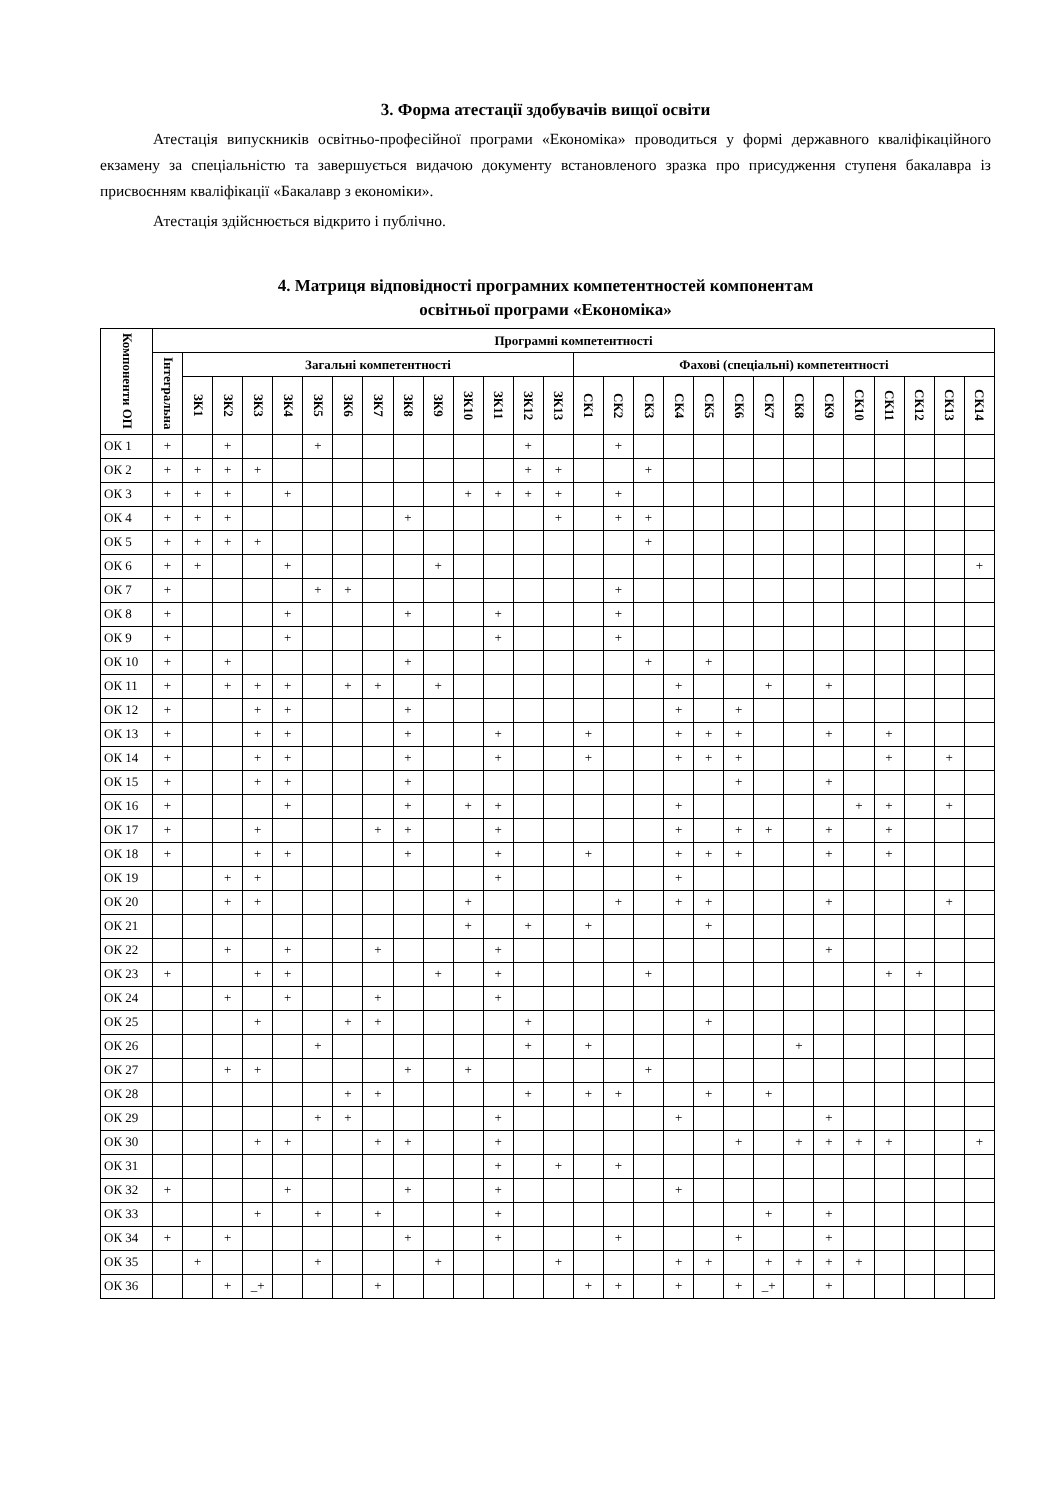3. Форма атестації здобувачів вищої освіти
Атестація випускників освітньо-професійної програми «Економіка» проводиться у формі державного кваліфікаційного екзамену за спеціальністю та завершується видачою документу встановленого зразка про присудження ступеня бакалавра із присвоєнням кваліфікації «Бакалавр з економіки».
Атестація здійснюється відкрито і публічно.
4. Матриця відповідності програмних компетентностей компонентам
освітньої програми «Економіка»
| Компоненти ОП | Програмні компетентності | | | | | | | | | | | | | | | | | | | | | | | | | | | |
| --- | --- | --- | --- | --- | --- | --- | --- | --- | --- | --- | --- | --- | --- | --- | --- | --- | --- | --- | --- | --- | --- | --- | --- | --- | --- | --- | --- | --- |
| | Інтегральна | Загальні компетентності | | | | | | | | | | | | | Фахові (спеціальні) компетентності | | | | | | | | | | | | | |
| | | ЗК1 | ЗК2 | ЗК3 | ЗК4 | ЗК5 | ЗК6 | ЗК7 | ЗК8 | ЗК9 | ЗК10 | ЗК11 | ЗК12 | ЗК13 | СК1 | СК2 | СК3 | СК4 | СК5 | СК6 | СК7 | СК8 | СК9 | СК10 | СК11 | СК12 | СК13 | СК14 |
| ОК 1 | + | | + | | | + | | | | | | | + | | | + | | | | | | | | | | | | |
| ОК 2 | + | + | + | + | | | | | | | | | + | + | | | + | | | | | | | | | | | |
| ОК 3 | + | + | + | | + | | | | | | + | + | + | + | | + | | | | | | | | | | | | |
| ОК 4 | + | + | + | | | | | | + | | | | | + | | + | + | | | | | | | | | | | |
| ОК 5 | + | + | + | + | | | | | | | | | | | | | + | | | | | | | | | | | |
| ОК 6 | + | + | | | + | | | | | + | | | | | | | | | | | | | | | | | | + |
| ОК 7 | + | | | | | + | + | | | | | | | | | + | | | | | | | | | | | | |
| ОК 8 | + | | | | + | | | | + | | | + | | | | + | | | | | | | | | | | | |
| ОК 9 | + | | | | + | | | | | | | + | | | | + | | | | | | | | | | | | |
| ОК 10 | + | | + | | | | | | + | | | | | | | | + | | + | | | | | | | | | |
| ОК 11 | + | | + | + | + | | + | + | | + | | | | | | | | + | | | + | | + | | | | | |
| ОК 12 | + | | | + | + | | | | + | | | | | | | | | + | | + | | | | | | | | |
| ОК 13 | + | | | + | + | | | | + | | | + | | | + | | | + | + | + | | | + | | + | | | |
| ОК 14 | + | | | + | + | | | | + | | | + | | | + | | | + | + | + | | | | | + | | + | |
| ОК 15 | + | | | + | + | | | | + | | | | | | | | | | | + | | | + | | | | | |
| ОК 16 | + | | | | + | | | | + | | + | + | | | | | | + | | | | | | + | + | | + | |
| ОК 17 | + | | | + | | | | + | + | | | + | | | | | | + | | + | + | | + | | + | | | |
| ОК 18 | + | | | + | + | | | | + | | | + | | | + | | | + | + | + | | | + | | + | | | |
| ОК 19 | | | + | + | | | | | | | | + | | | | | | + | | | | | | | | | | |
| ОК 20 | | | + | + | | | | | | | + | | | | | + | | + | + | | | | + | | | | + | |
| ОК 21 | | | | | | | | | | | + | | + | | + | | | | + | | | | | | | | | |
| ОК 22 | | | + | | + | | | + | | | | + | | | | | | | | | | | + | | | | | |
| ОК 23 | + | | | + | + | | | | | + | | + | | | | | + | | | | | | | | + | + | | |
| ОК 24 | | | + | | + | | | + | | | | + | | | | | | | | | | | | | | | | |
| ОК 25 | | | | + | | | + | + | | | | | + | | | | | | + | | | | | | | | | |
| ОК 26 | | | | | | + | | | | | | | + | | + | | | | | | | + | | | | | | |
| ОК 27 | | | + | + | | | | | + | | + | | | | | | + | | | | | | | | | | | |
| ОК 28 | | | | | | | + | + | | | | | + | | + | + | | | + | | + | | | | | | | |
| ОК 29 | | | | | | + | + | | | | | + | | | | | | + | | | | | + | | | | | |
| ОК 30 | | | | + | + | | | + | + | | | + | | | | | | | | + | | + | + | + | + | | | + |
| ОК 31 | | | | | | | | | | | | + | | + | | + | | | | | | | | | | | | |
| ОК 32 | + | | | | + | | | | + | | | + | | | | | | + | | | | | | | | | | |
| ОК 33 | | | | + | | + | | + | | | | + | | | | | | | | | + | | + | | | | | |
| ОК 34 | + | | + | | | | | | + | | | + | | | | + | | | | + | | | + | | | | | |
| ОК 35 | | + | | | | + | | | | + | | | | + | | | | + | + | | + | + | + | + | | | | |
| ОК 36 | | | + | _+ | | | | + | | | | | | | + | + | | + | | + | _+ | | + | | | | | |